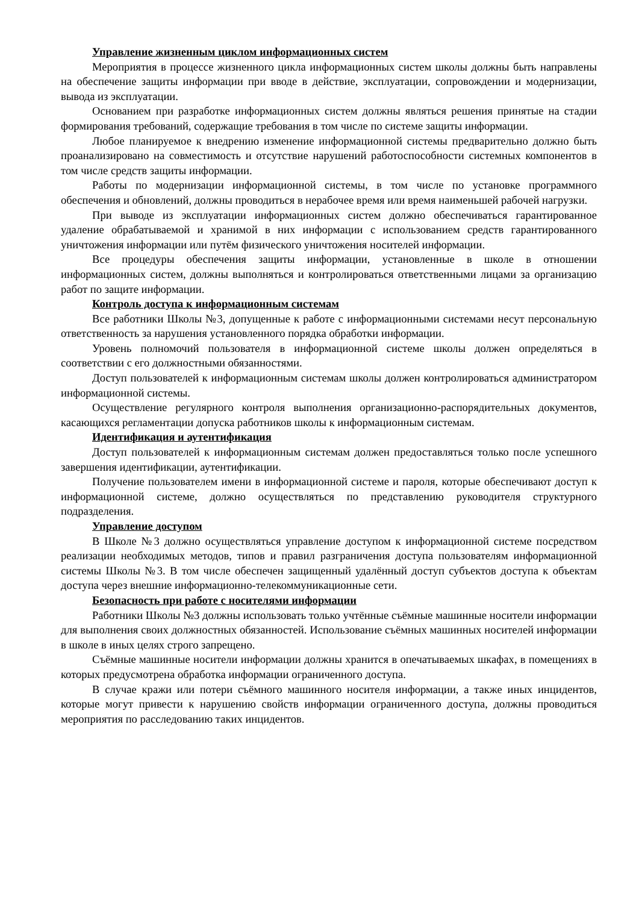Управление жизненным циклом информационных систем
Мероприятия в процессе жизненного цикла информационных систем школы должны быть направлены на обеспечение защиты информации при вводе в действие, эксплуатации, сопровождении и модернизации, вывода из эксплуатации.
Основанием при разработке информационных систем должны являться решения принятые на стадии формирования требований, содержащие требования в том числе по системе защиты информации.
Любое планируемое к внедрению изменение информационной системы предварительно должно быть проанализировано на совместимость и отсутствие нарушений работоспособности системных компонентов в том числе средств защиты информации.
Работы по модернизации информационной системы, в том числе по установке программного обеспечения и обновлений, должны проводиться в нерабочее время или время наименьшей рабочей нагрузки.
При выводе из эксплуатации информационных систем должно обеспечиваться гарантированное удаление обрабатываемой и хранимой в них информации с использованием средств гарантированного уничтожения информации или путём физического уничтожения носителей информации.
Все процедуры обеспечения защиты информации, установленные в школе в отношении информационных систем, должны выполняться и контролироваться ответственными лицами за организацию работ по защите информации.
Контроль доступа к информационным системам
Все работники Школы №3, допущенные к работе с информационными системами несут персональную ответственность за нарушения установленного порядка обработки информации.
Уровень полномочий пользователя в информационной системе школы должен определяться в соответствии с его должностными обязанностями.
Доступ пользователей к информационным системам школы должен контролироваться администратором информационной системы.
Осуществление регулярного контроля выполнения организационно-распорядительных документов, касающихся регламентации допуска работников школы к информационным системам.
Идентификация и аутентификация
Доступ пользователей к информационным системам должен предоставляться только после успешного завершения идентификации, аутентификации.
Получение пользователем имени в информационной системе и пароля, которые обеспечивают доступ к информационной системе, должно осуществляться по представлению руководителя структурного подразделения.
Управление доступом
В Школе №3 должно осуществляться управление доступом к информационной системе посредством реализации необходимых методов, типов и правил разграничения доступа пользователям информационной системы Школы №3. В том числе обеспечен защищенный удалённый доступ субъектов доступа к объектам доступа через внешние информационно-телекоммуникационные сети.
Безопасность при работе с носителями информации
Работники Школы №3 должны использовать только учтённые съёмные машинные носители информации для выполнения своих должностных обязанностей. Использование съёмных машинных носителей информации в школе в иных целях строго запрещено.
Съёмные машинные носители информации должны хранится в опечатываемых шкафах, в помещениях в которых предусмотрена обработка информации ограниченного доступа.
В случае кражи или потери съёмного машинного носителя информации, а также иных инцидентов, которые могут привести к нарушению свойств информации ограниченного доступа, должны проводиться мероприятия по расследованию таких инцидентов.